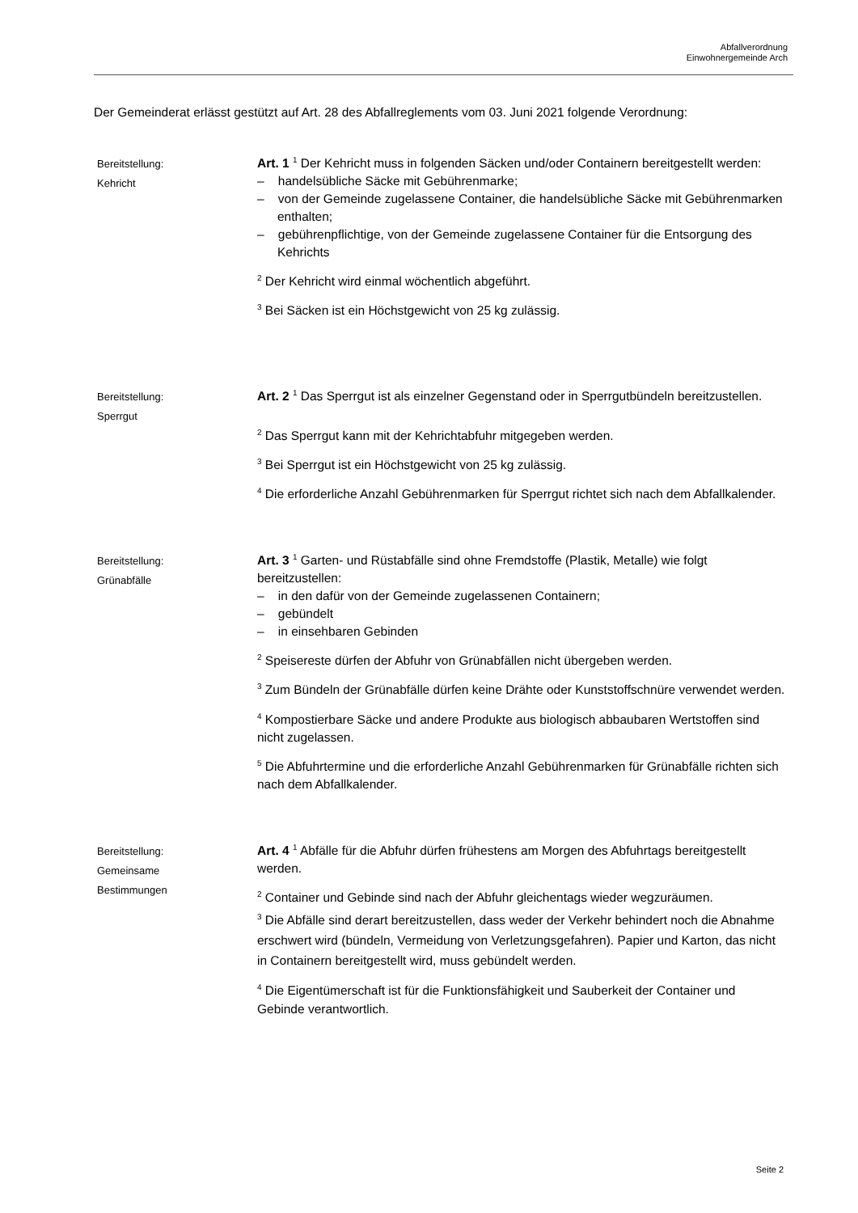Abfallverordnung
Einwohnergemeinde Arch
Der Gemeinderat erlässt gestützt auf Art. 28 des Abfallreglements vom 03. Juni 2021 folgende Verordnung:
Bereitstellung:
Kehricht
Art. 1 <sup>1</sup> Der Kehricht muss in folgenden Säcken und/oder Containern bereitgestellt werden:
– handelsübliche Säcke mit Gebührenmarke;
– von der Gemeinde zugelassene Container, die handelsübliche Säcke mit Gebührenmarken enthalten;
– gebührenpflichtige, von der Gemeinde zugelassene Container für die Entsorgung des Kehrichts
<sup>2</sup> Der Kehricht wird einmal wöchentlich abgeführt.
<sup>3</sup> Bei Säcken ist ein Höchstgewicht von 25 kg zulässig.
Bereitstellung:
Sperrgut
Art. 2 <sup>1</sup> Das Sperrgut ist als einzelner Gegenstand oder in Sperrgutbündeln bereitzustellen.
<sup>2</sup> Das Sperrgut kann mit der Kehrichtabfuhr mitgegeben werden.
<sup>3</sup> Bei Sperrgut ist ein Höchstgewicht von 25 kg zulässig.
<sup>4</sup> Die erforderliche Anzahl Gebührenmarken für Sperrgut richtet sich nach dem Abfallkalender.
Bereitstellung:
Grünabfälle
Art. 3 <sup>1</sup> Garten- und Rüstabfälle sind ohne Fremdstoffe (Plastik, Metalle) wie folgt bereitzustellen:
– in den dafür von der Gemeinde zugelassenen Containern;
– gebündelt
– in einsehbaren Gebinden
<sup>2</sup> Speisereste dürfen der Abfuhr von Grünabfällen nicht übergeben werden.
<sup>3</sup> Zum Bündeln der Grünabfälle dürfen keine Drähte oder Kunststoffschnüre verwendet werden.
<sup>4</sup> Kompostierbare Säcke und andere Produkte aus biologisch abbaubaren Wertstoffen sind nicht zugelassen.
<sup>5</sup> Die Abfuhrtermine und die erforderliche Anzahl Gebührenmarken für Grünabfälle richten sich nach dem Abfallkalender.
Bereitstellung:
Gemeinsame
Bestimmungen
Art. 4 <sup>1</sup> Abfälle für die Abfuhr dürfen frühestens am Morgen des Abfuhrtags bereitgestellt werden.
<sup>2</sup> Container und Gebinde sind nach der Abfuhr gleichentags wieder wegzuräumen.
<sup>3</sup> Die Abfälle sind derart bereitzustellen, dass weder der Verkehr behindert noch die Abnahme erschwert wird (bündeln, Vermeidung von Verletzungsgefahren). Papier und Karton, das nicht in Containern bereitgestellt wird, muss gebündelt werden.
<sup>4</sup> Die Eigentümerschaft ist für die Funktionsfähigkeit und Sauberkeit der Container und Gebinde verantwortlich.
Seite 2